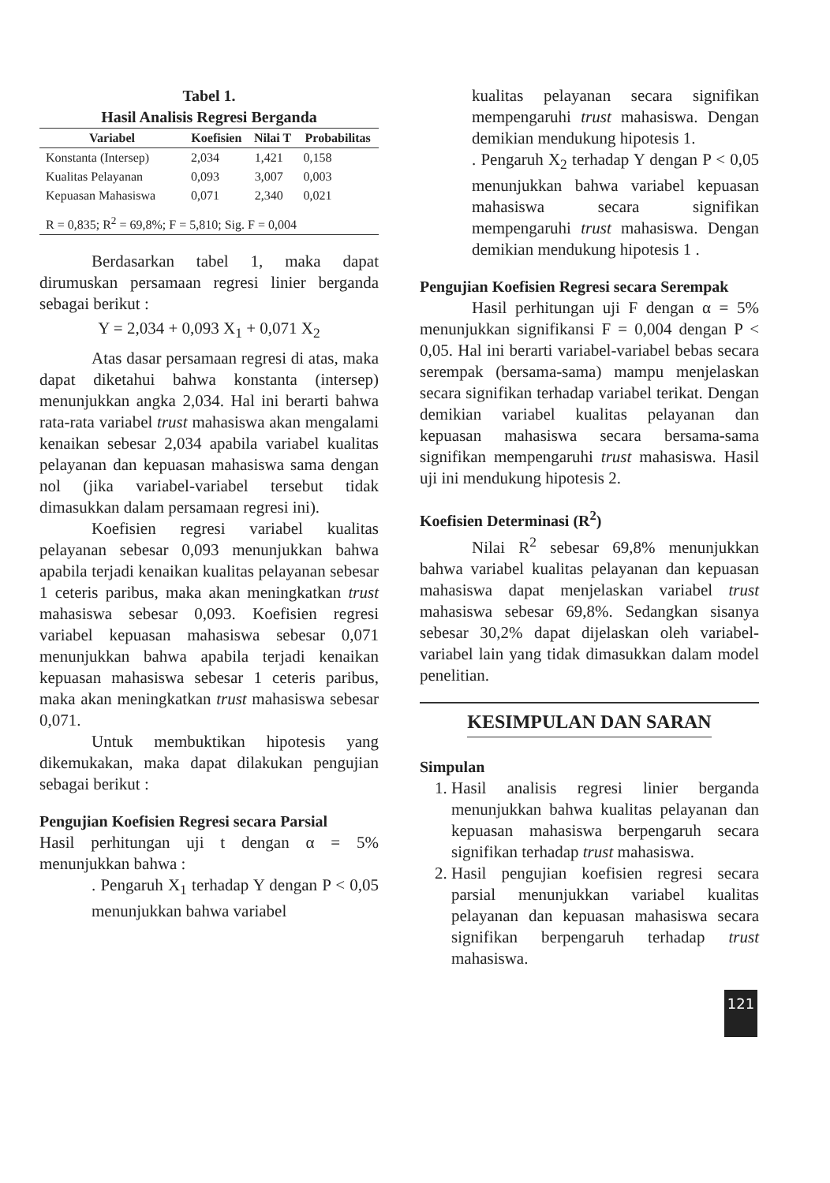Tabel 1.
Hasil Analisis Regresi Berganda
| Variabel | Koefisien | Nilai T | Probabilitas |
| --- | --- | --- | --- |
| Konstanta (Intersep) | 2,034 | 1,421 | 0,158 |
| Kualitas Pelayanan | 0,093 | 3,007 | 0,003 |
| Kepuasan Mahasiswa | 0,071 | 2,340 | 0,021 |
| R = 0,835; R<sup>2</sup> = 69,8%; F = 5,810; Sig. F = 0,004 | | | |
Berdasarkan tabel 1, maka dapat dirumuskan persamaan regresi linier berganda sebagai berikut :
Y = 2,034 + 0,093 X<sub>1</sub> + 0,071 X<sub>2</sub>
Atas dasar persamaan regresi di atas, maka dapat diketahui bahwa konstanta (intersep) menunjukkan angka 2,034. Hal ini berarti bahwa rata-rata variabel trust mahasiswa akan mengalami kenaikan sebesar 2,034 apabila variabel kualitas pelayanan dan kepuasan mahasiswa sama dengan nol (jika variabel-variabel tersebut tidak dimasukkan dalam persamaan regresi ini).
Koefisien regresi variabel kualitas pelayanan sebesar 0,093 menunjukkan bahwa apabila terjadi kenaikan kualitas pelayanan sebesar 1 ceteris paribus, maka akan meningkatkan trust mahasiswa sebesar 0,093. Koefisien regresi variabel kepuasan mahasiswa sebesar 0,071 menunjukkan bahwa apabila terjadi kenaikan kepuasan mahasiswa sebesar 1 ceteris paribus, maka akan meningkatkan trust mahasiswa sebesar 0,071.
Untuk membuktikan hipotesis yang dikemukakan, maka dapat dilakukan pengujian sebagai berikut :
Pengujian Koefisien Regresi secara Parsial
Hasil perhitungan uji t dengan α = 5% menunjukkan bahwa :
. Pengaruh X<sub>1</sub> terhadap Y dengan P < 0,05 menunjukkan bahwa variabel
kualitas pelayanan secara signifikan mempengaruhi trust mahasiswa. Dengan demikian mendukung hipotesis 1.
. Pengaruh X<sub>2</sub> terhadap Y dengan P < 0,05 menunjukkan bahwa variabel kepuasan mahasiswa secara signifikan mempengaruhi trust mahasiswa. Dengan demikian mendukung hipotesis 1 .
Pengujian Koefisien Regresi secara Serempak
Hasil perhitungan uji F dengan α = 5% menunjukkan signifikansi F = 0,004 dengan P < 0,05. Hal ini berarti variabel-variabel bebas secara serempak (bersama-sama) mampu menjelaskan secara signifikan terhadap variabel terikat. Dengan demikian variabel kualitas pelayanan dan kepuasan mahasiswa secara bersama-sama signifikan mempengaruhi trust mahasiswa. Hasil uji ini mendukung hipotesis 2.
Koefisien Determinasi (R<sup>2</sup>)
Nilai R<sup>2</sup> sebesar 69,8% menunjukkan bahwa variabel kualitas pelayanan dan kepuasan mahasiswa dapat menjelaskan variabel trust mahasiswa sebesar 69,8%. Sedangkan sisanya sebesar 30,2% dapat dijelaskan oleh variabel-variabel lain yang tidak dimasukkan dalam model penelitian.
KESIMPULAN DAN SARAN
Simpulan
1. Hasil analisis regresi linier berganda menunjukkan bahwa kualitas pelayanan dan kepuasan mahasiswa berpengaruh secara signifikan terhadap trust mahasiswa.
2. Hasil pengujian koefisien regresi secara parsial menunjukkan variabel kualitas pelayanan dan kepuasan mahasiswa secara signifikan berpengaruh terhadap trust mahasiswa.
121